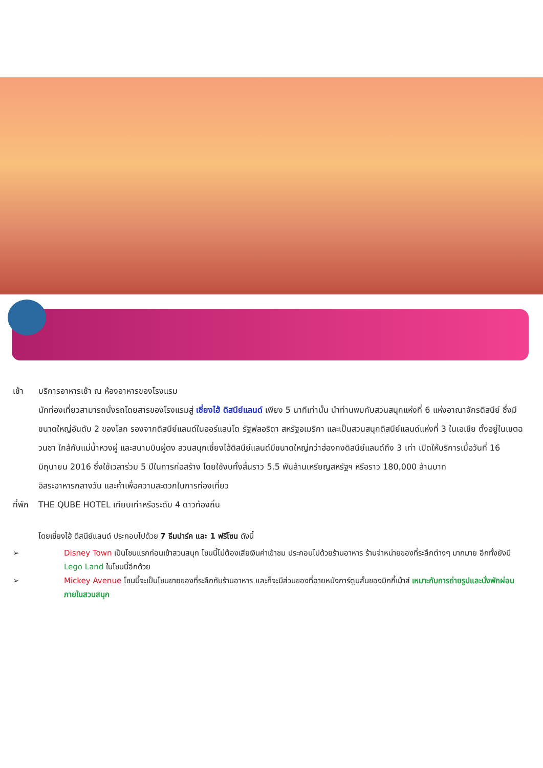เช้า บริการอาหารเช้า ณ ห้องอาหารของโรงแรม
นักท่องเที่ยวสามารถนั่งรถโดยสารของโรงแรมสู่ เซี่ยงไฮ้ ดิสนีย์แลนด์ เพียง 5 นาทีเท่านั้น นำท่านพบกับสวนสนุกแห่งที่ 6 แห่งอาณาจักรดิสนีย์ ซึ่งมีขนาดใหญ่อันดับ 2 ของโลก รองจากดิสนีย์แลนด์ในออร์แลนโด รัฐฟลอริดา สหรัฐอเมริกา และเป็นสวนสนุกดิสนีย์แลนด์แห่งที่ 3 ในเอเชีย ตั้งอยู่ในเขตฉวนซา ใกล้กับแม่น้ำหวงผู่ และสนามบินผู่ตง สวนสนุกเซี่ยงไฮ้ดิสนีย์แลนด์มีขนาดใหญ่กว่าฮ่องกงดิสนีย์แลนด์ถึง 3 เท่า เปิดให้บริการเมื่อวันที่ 16 มิถุนายน 2016 ซึ่งใช้เวลาร่วม 5 ปีในการก่อสร้าง โดยใช้งบทั้งสิ้นราว 5.5 พันล้านเหรียญสหรัฐฯ หรือราว 180,000 ล้านบาท
อิสระอาหารกลางวัน และค่ำเพื่อความสะดวกในการท่องเที่ยว
ที่พัก
THE QUBE HOTEL เทียบเท่าหรือระดับ 4 ดาวท้องถิ่น
โดยเซี่ยงไฮ้ ดีสนีย์แลนด์ ประกอบไปด้วย 7 ธีมปาร์ค และ 1 ฟรีโซน ดังนี้
➢ Disney Town เป็นโซนแรกก่อนเข้าสวนสนุก โซนนี้ไม่ต้องเสียเงินค่าเข้าชม ประกอบไปด้วยร้านอาหาร ร้านจำหน่ายของที่ระลึกต่างๆ มากมาย อีกทั้งยังมี Lego Land ในโซนนี้อีกด้วย
➢ Mickey Avenue โซนนี้จะเป็นโซนขายของที่ระลึกกับร้านอาหาร และก็จะมีส่วนของที่ฉายหนังการ์ตูนสั้นของมิกกี้เม้าส์ เหมาะกับการถ่ายรูปและนั่งพักผ่อนภายในสวนสนุก